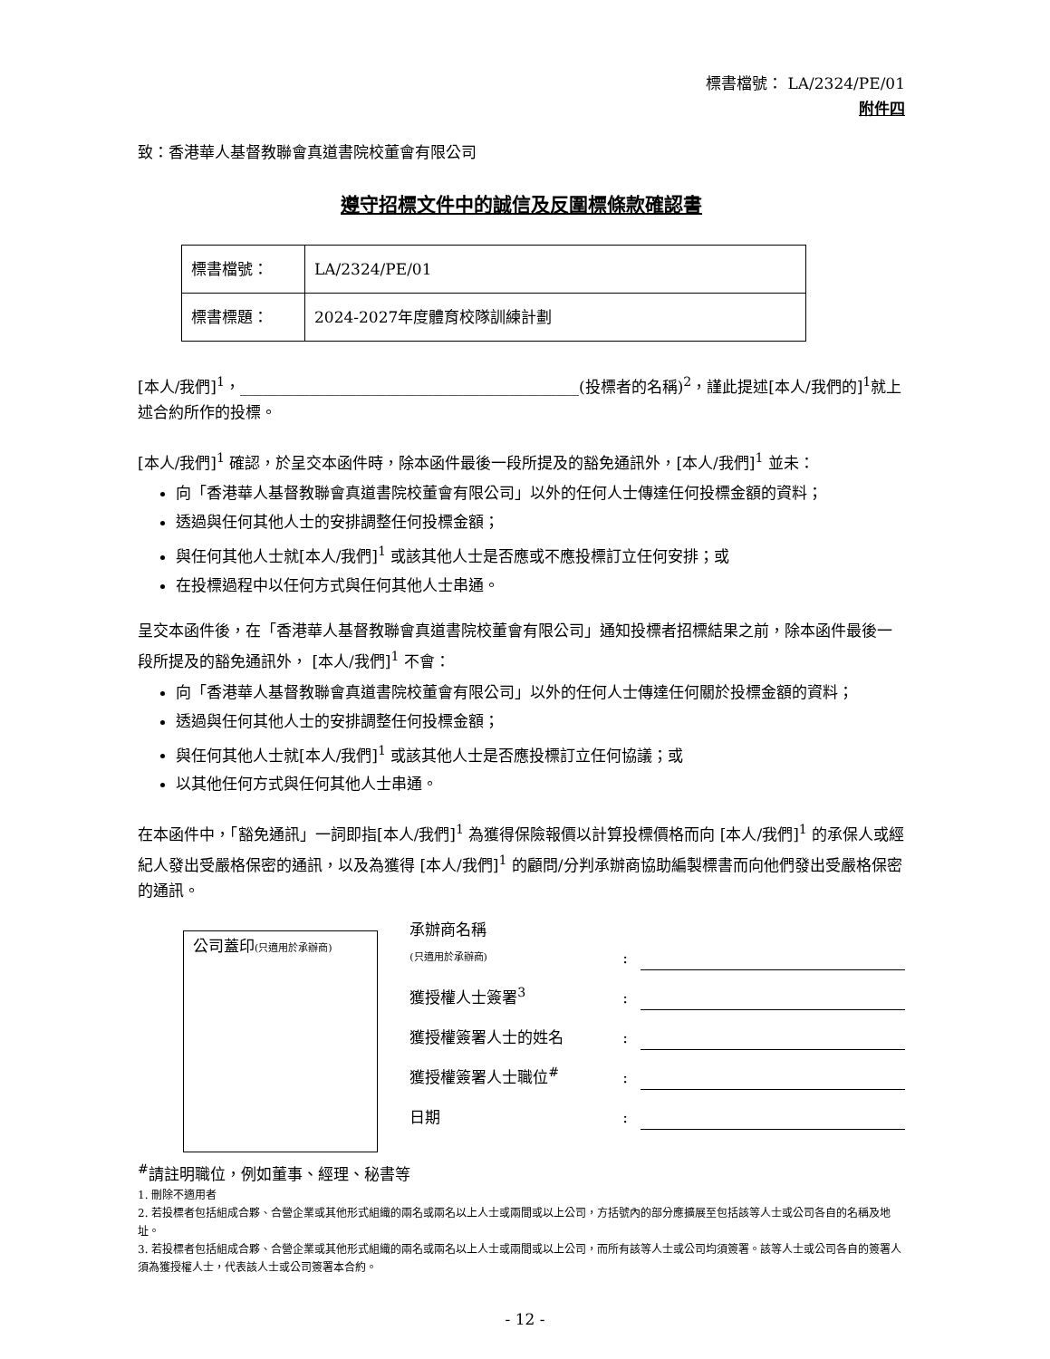標書檔號： LA/2324/PE/01
附件四
致：香港華人基督教聯會真道書院校董會有限公司
遵守招標文件中的誠信及反圍標條款確認書
| 標書檔號： | LA/2324/PE/01 |
| 標書標題： | 2024-2027年度體育校隊訓練計劃 |
[本人/我們]<sup>1</sup>，____________________________________________(投標者的名稱)<sup>2</sup>，謹此提述[本人/我們的]<sup>1</sup>就上述合約所作的投標。
[本人/我們]<sup>1</sup> 確認，於呈交本函件時，除本函件最後一段所提及的豁免通訊外，[本人/我們]<sup>1</sup> 並未：
向「香港華人基督教聯會真道書院校董會有限公司」以外的任何人士傳達任何投標金額的資料；
透過與任何其他人士的安排調整任何投標金額；
與任何其他人士就[本人/我們]<sup>1</sup> 或該其他人士是否應或不應投標訂立任何安排；或
在投標過程中以任何方式與任何其他人士串通。
呈交本函件後，在「香港華人基督教聯會真道書院校董會有限公司」通知投標者招標結果之前，除本函件最後一段所提及的豁免通訊外， [本人/我們]<sup>1</sup> 不會：
向「香港華人基督教聯會真道書院校董會有限公司」以外的任何人士傳達任何關於投標金額的資料；
透過與任何其他人士的安排調整任何投標金額；
與任何其他人士就[本人/我們]<sup>1</sup> 或該其他人士是否應投標訂立任何協議；或
以其他任何方式與任何其他人士串通。
在本函件中，「豁免通訊」一詞即指[本人/我們]<sup>1</sup> 為獲得保險報價以計算投標價格而向 [本人/我們]<sup>1</sup> 的承保人或經紀人發出受嚴格保密的通訊，以及為獲得 [本人/我們]<sup>1</sup> 的顧問/分判承辦商協助編製標書而向他們發出受嚴格保密的通訊。
公司蓋印(只適用於承辦商)
承辦商名稱
(只適用於承辦商)
:
獲授權人士簽署<sup>3</sup>
:
獲授權簽署人士的姓名
:
獲授權簽署人士職位<sup>#</sup>
:
日期
:
<sup>#</sup> 請註明職位，例如董事、經理、秘書等
1. 刪除不適用者
2. 若投標者包括組成合夥、合營企業或其他形式組織的兩名或兩名以上人士或兩間或以上公司，方括號內的部分應擴展至包括該等人士或公司各自的名稱及地址。
3. 若投標者包括組成合夥、合營企業或其他形式組織的兩名或兩名以上人士或兩間或以上公司，而所有該等人士或公司均須簽署。該等人士或公司各自的簽署人須為獲授權人士，代表該人士或公司簽署本合約。
- 12 -